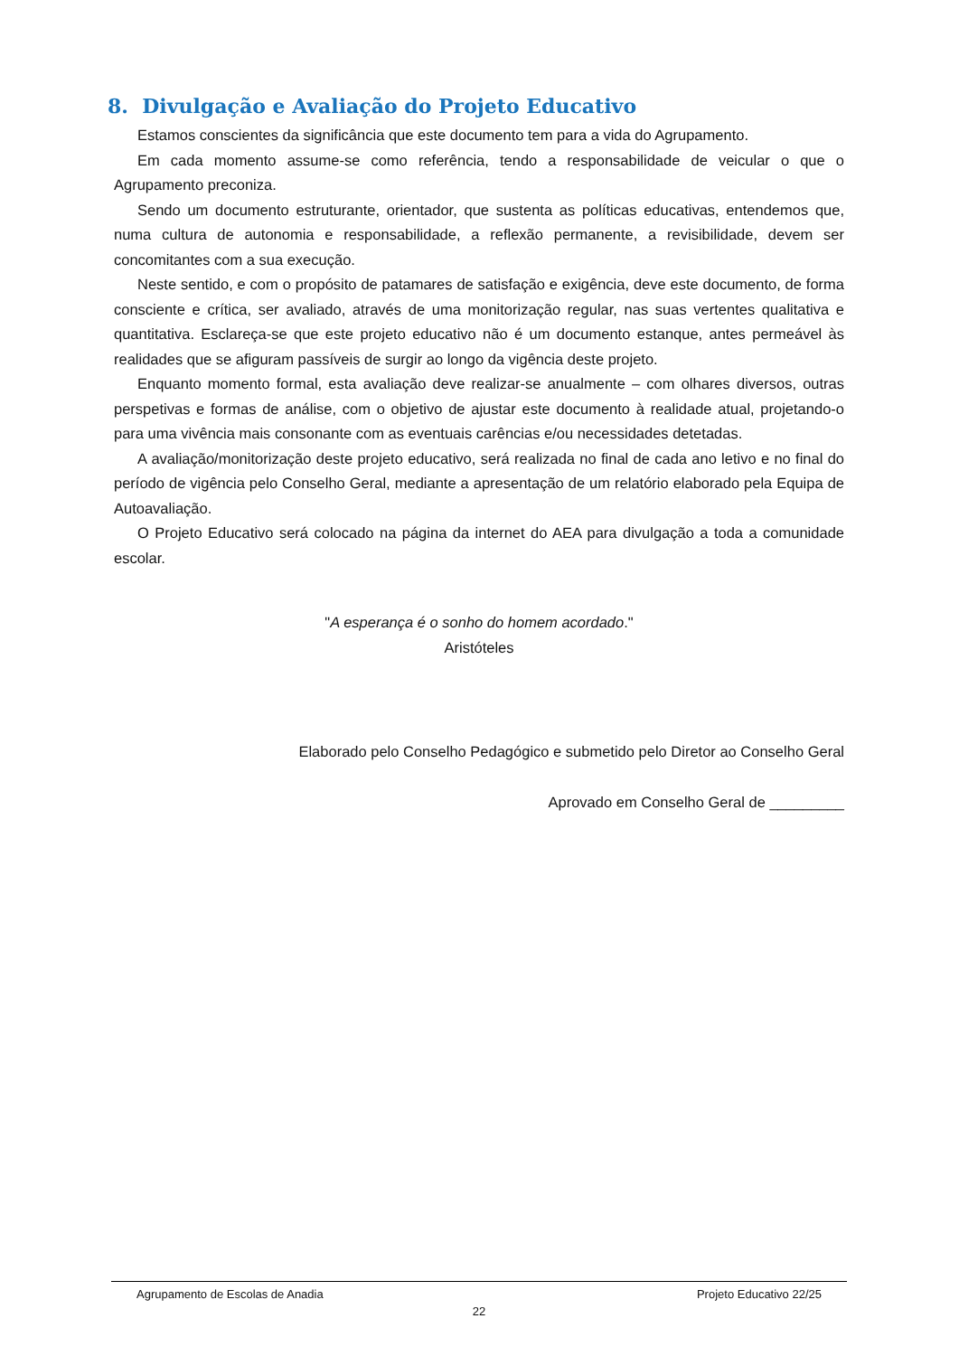8. Divulgação e Avaliação do Projeto Educativo
Estamos conscientes da significância que este documento tem para a vida do Agrupamento.
Em cada momento assume-se como referência, tendo a responsabilidade de veicular o que o Agrupamento preconiza.
Sendo um documento estruturante, orientador, que sustenta as políticas educativas, entendemos que, numa cultura de autonomia e responsabilidade, a reflexão permanente, a revisibilidade, devem ser concomitantes com a sua execução.
Neste sentido, e com o propósito de patamares de satisfação e exigência, deve este documento, de forma consciente e crítica, ser avaliado, através de uma monitorização regular, nas suas vertentes qualitativa e quantitativa. Esclareça-se que este projeto educativo não é um documento estanque, antes permeável às realidades que se afiguram passíveis de surgir ao longo da vigência deste projeto.
Enquanto momento formal, esta avaliação deve realizar-se anualmente – com olhares diversos, outras perspetivas e formas de análise, com o objetivo de ajustar este documento à realidade atual, projetando-o para uma vivência mais consonante com as eventuais carências e/ou necessidades detetadas.
A avaliação/monitorização deste projeto educativo, será realizada no final de cada ano letivo e no final do período de vigência pelo Conselho Geral, mediante a apresentação de um relatório elaborado pela Equipa de Autoavaliação.
O Projeto Educativo será colocado na página da internet do AEA para divulgação a toda a comunidade escolar.
"A esperança é o sonho do homem acordado."
Aristóteles
Elaborado pelo Conselho Pedagógico e submetido pelo Diretor ao Conselho Geral
Aprovado em Conselho Geral de _________
Agrupamento de Escolas de Anadia Projeto Educativo 22/25
22